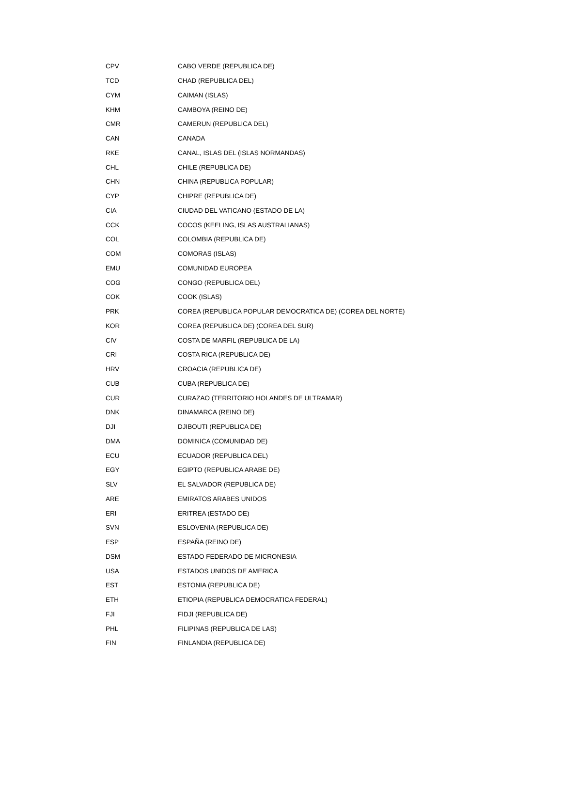| CPV | CABO VERDE (REPUBLICA DE) |
| TCD | CHAD (REPUBLICA DEL) |
| CYM | CAIMAN (ISLAS) |
| KHM | CAMBOYA (REINO DE) |
| CMR | CAMERUN (REPUBLICA DEL) |
| CAN | CANADA |
| RKE | CANAL, ISLAS DEL (ISLAS NORMANDAS) |
| CHL | CHILE (REPUBLICA DE) |
| CHN | CHINA (REPUBLICA POPULAR) |
| CYP | CHIPRE (REPUBLICA DE) |
| CIA | CIUDAD DEL VATICANO (ESTADO DE LA) |
| CCK | COCOS (KEELING, ISLAS AUSTRALIANAS) |
| COL | COLOMBIA (REPUBLICA DE) |
| COM | COMORAS (ISLAS) |
| EMU | COMUNIDAD EUROPEA |
| COG | CONGO (REPUBLICA DEL) |
| COK | COOK (ISLAS) |
| PRK | COREA (REPUBLICA POPULAR DEMOCRATICA DE) (COREA DEL NORTE) |
| KOR | COREA (REPUBLICA DE) (COREA DEL SUR) |
| CIV | COSTA DE MARFIL (REPUBLICA DE LA) |
| CRI | COSTA RICA (REPUBLICA DE) |
| HRV | CROACIA (REPUBLICA DE) |
| CUB | CUBA (REPUBLICA DE) |
| CUR | CURAZAO (TERRITORIO HOLANDES DE ULTRAMAR) |
| DNK | DINAMARCA (REINO DE) |
| DJI | DJIBOUTI (REPUBLICA DE) |
| DMA | DOMINICA (COMUNIDAD DE) |
| ECU | ECUADOR (REPUBLICA DEL) |
| EGY | EGIPTO (REPUBLICA ARABE DE) |
| SLV | EL SALVADOR (REPUBLICA DE) |
| ARE | EMIRATOS ARABES UNIDOS |
| ERI | ERITREA (ESTADO DE) |
| SVN | ESLOVENIA (REPUBLICA DE) |
| ESP | ESPAÑA (REINO DE) |
| DSM | ESTADO FEDERADO DE MICRONESIA |
| USA | ESTADOS UNIDOS DE AMERICA |
| EST | ESTONIA (REPUBLICA DE) |
| ETH | ETIOPIA (REPUBLICA DEMOCRATICA FEDERAL) |
| FJI | FIDJI (REPUBLICA DE) |
| PHL | FILIPINAS (REPUBLICA DE LAS) |
| FIN | FINLANDIA (REPUBLICA DE) |